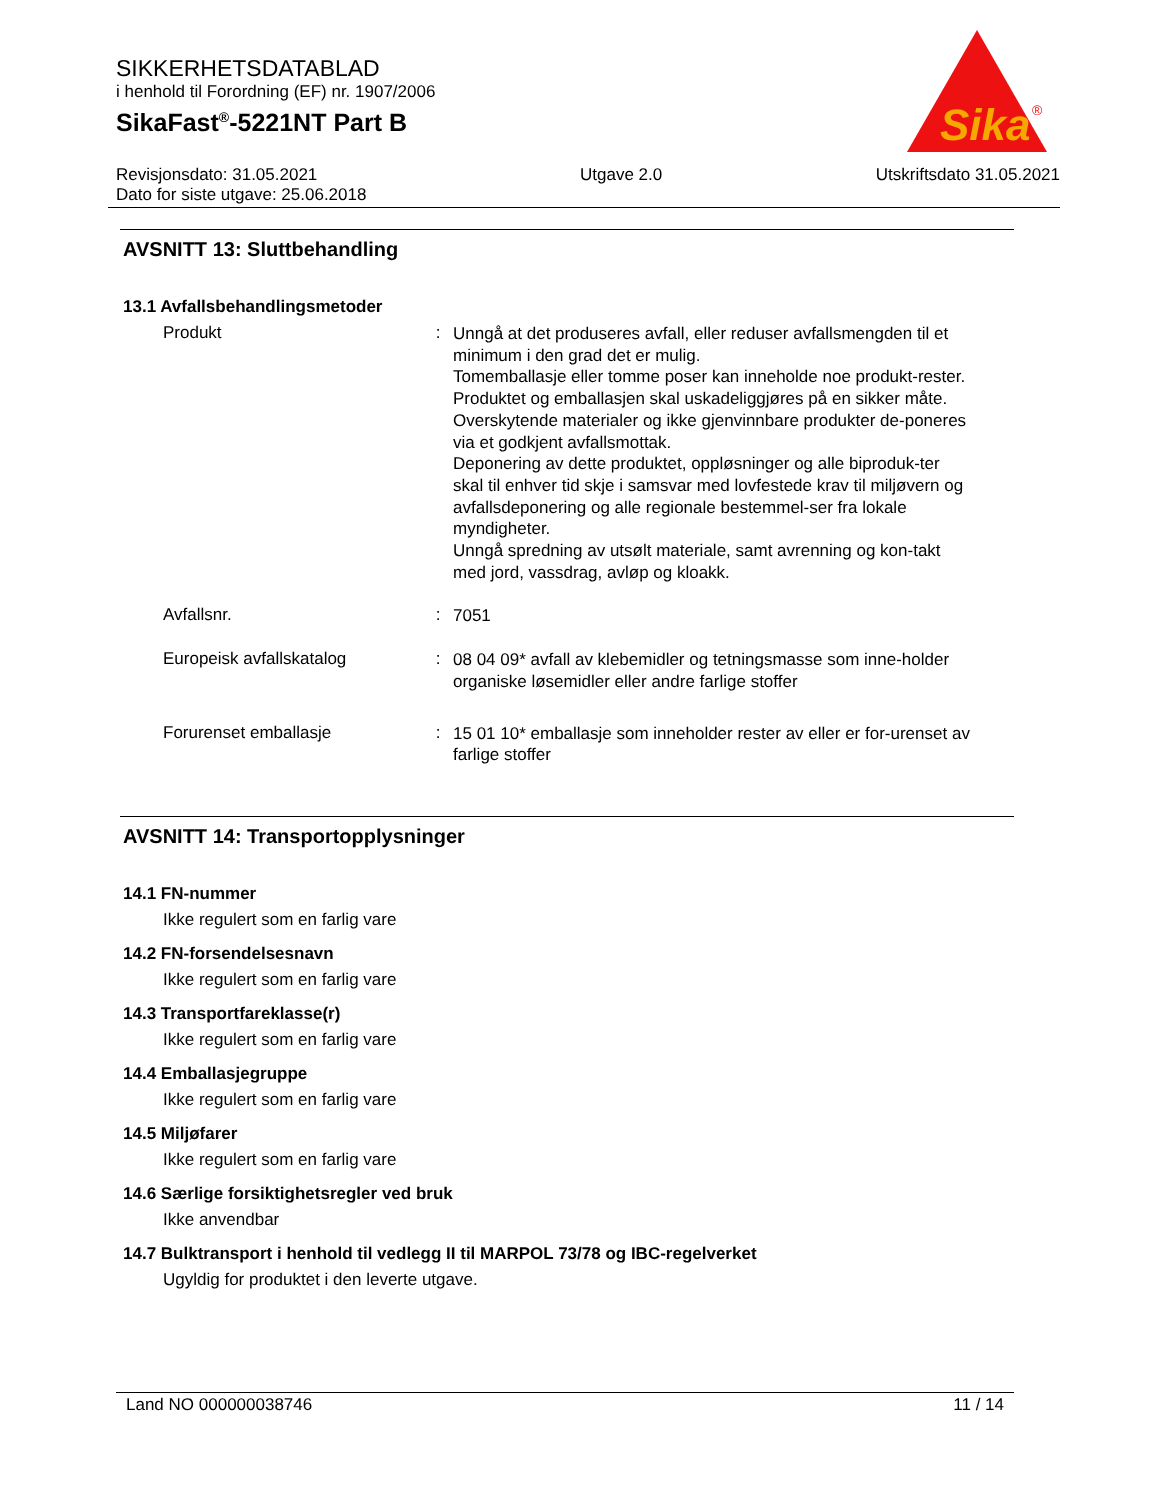SIKKERHETSDATABLAD
i henhold til Forordning (EF) nr. 1907/2006
SikaFast<sup>®</sup>-5221NT Part B
Revisjonsdato: 31.05.2021
Dato for siste utgave: 25.06.2018
Utgave 2.0 Utskriftsdato 31.05.2021
Sika
®
AVSNITT 13: Sluttbehandling
13.1 Avfallsbehandlingsmetoder
Produkt :
Unngå at det produseres avfall, eller reduser avfallsmengden til et minimum i den grad det er mulig.
Tomemballasje eller tomme poser kan inneholde noe produkt-rester.
Produktet og emballasjen skal uskadeliggjøres på en sikker måte.
Overskytende materialer og ikke gjenvinnbare produkter de-poneres via et godkjent avfallsmottak.
Deponering av dette produktet, oppløsninger og alle biproduk-ter skal til enhver tid skje i samsvar med lovfestede krav til miljøvern og avfallsdeponering og alle regionale bestemmel-ser fra lokale myndigheter.
Unngå spredning av utsølt materiale, samt avrenning og kon-takt med jord, vassdrag, avløp og kloakk.
Avfallsnr. :
7051
Europeisk avfallskatalog :
08 04 09* avfall av klebemidler og tetningsmasse som inne-holder organiske løsemidler eller andre farlige stoffer
Forurenset emballasje :
15 01 10* emballasje som inneholder rester av eller er for-urenset av farlige stoffer
AVSNITT 14: Transportopplysninger
14.1 FN-nummer
Ikke regulert som en farlig vare
14.2 FN-forsendelsesnavn
Ikke regulert som en farlig vare
14.3 Transportfareklasse(r)
Ikke regulert som en farlig vare
14.4 Emballasjegruppe
Ikke regulert som en farlig vare
14.5 Miljøfarer
Ikke regulert som en farlig vare
14.6 Særlige forsiktighetsregler ved bruk
Ikke anvendbar
14.7 Bulktransport i henhold til vedlegg II til MARPOL 73/78 og IBC-regelverket
Ugyldig for produktet i den leverte utgave.
Land NO 000000038746 11 / 14